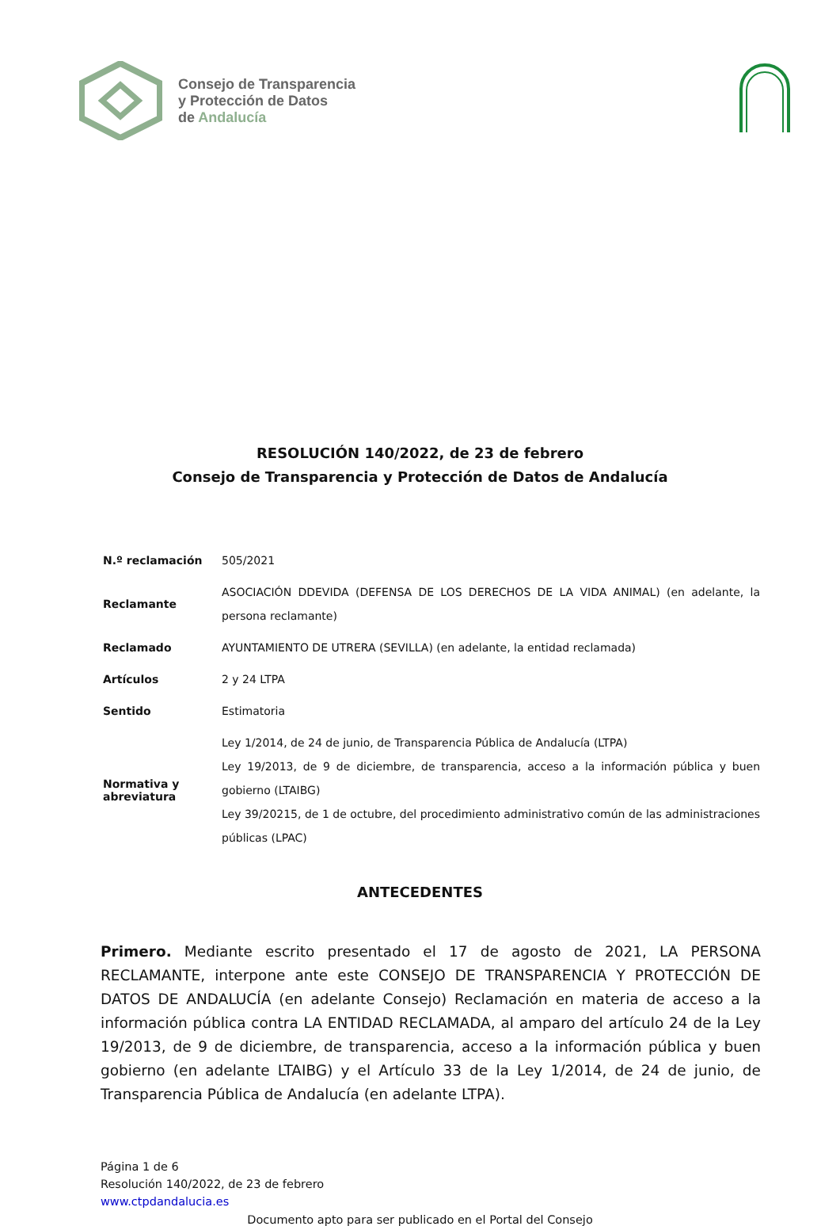Consejo de Transparencia
y Protección de Datos
de Andalucía
RESOLUCIÓN 140/2022, de 23 de febrero
Consejo de Transparencia y Protección de Datos de Andalucía
| N.º reclamación | 505/2021 |
| Reclamante | ASOCIACIÓN DDEVIDA (DEFENSA DE LOS DERECHOS DE LA VIDA ANIMAL) (en adelante, la persona reclamante) |
| Reclamado | AYUNTAMIENTO DE UTRERA (SEVILLA) (en adelante, la entidad reclamada) |
| Artículos | 2 y 24 LTPA |
| Sentido | Estimatoria |
| Normativa y abreviatura | Ley 1/2014, de 24 de junio, de Transparencia Pública de Andalucía (LTPA) Ley 19/2013, de 9 de diciembre, de transparencia, acceso a la información pública y buen gobierno (LTAIBG) Ley 39/20215, de 1 de octubre, del procedimiento administrativo común de las administraciones públicas (LPAC) |
ANTECEDENTES
Primero. Mediante escrito presentado el 17 de agosto de 2021, LA PERSONA RECLAMANTE, interpone ante este CONSEJO DE TRANSPARENCIA Y PROTECCIÓN DE DATOS DE ANDALUCÍA (en adelante Consejo) Reclamación en materia de acceso a la información pública contra LA ENTIDAD RECLAMADA, al amparo del artículo 24 de la Ley 19/2013, de 9 de diciembre, de transparencia, acceso a la información pública y buen gobierno (en adelante LTAIBG) y el Artículo 33 de la Ley 1/2014, de 24 de junio, de Transparencia Pública de Andalucía (en adelante LTPA).
Página 1 de 6
Resolución 140/2022, de 23 de febrero
www.ctpdandalucia.es
Documento apto para ser publicado en el Portal del Consejo